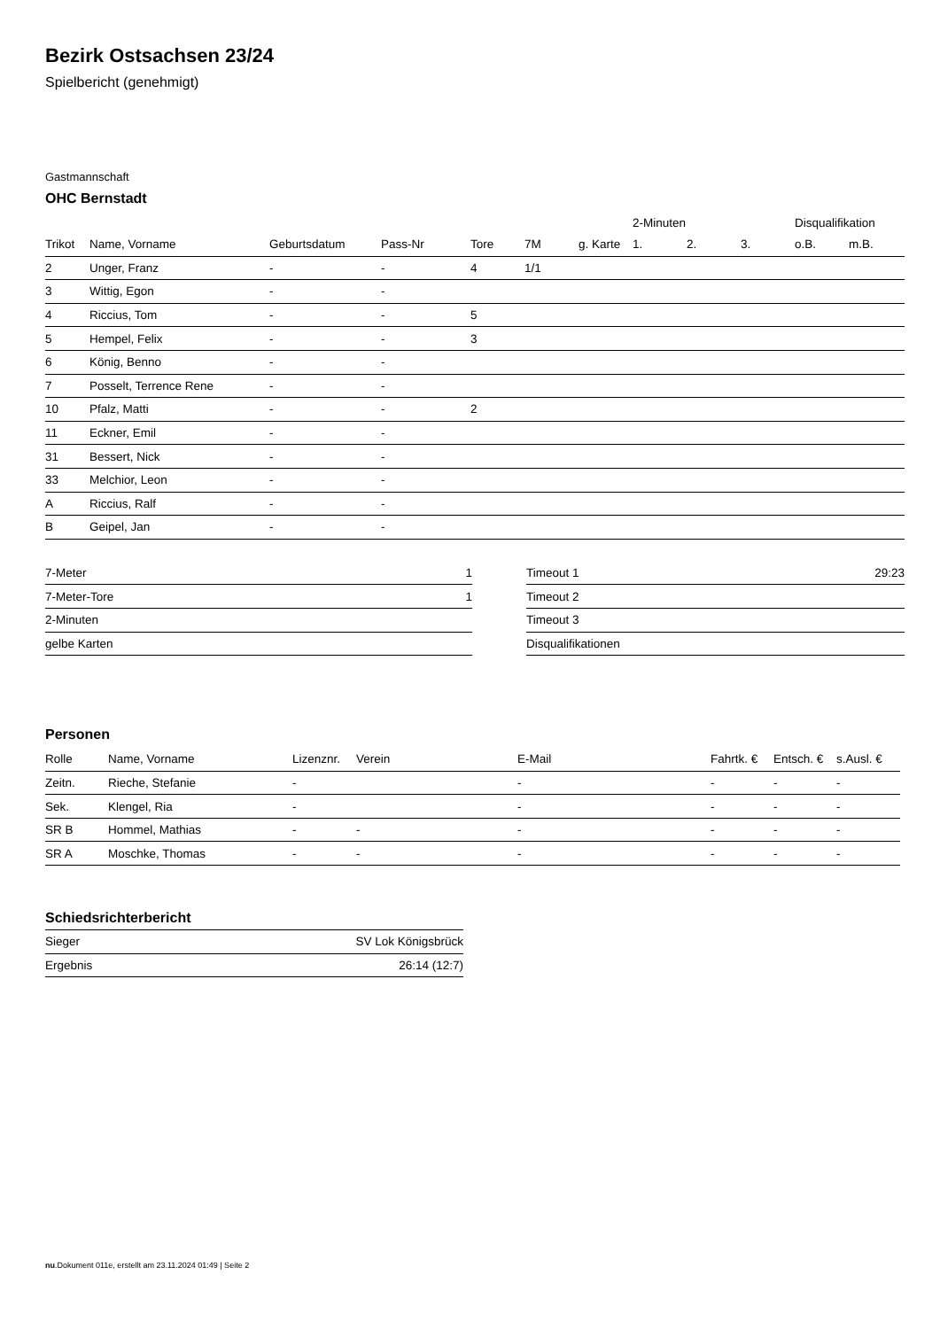Bezirk Ostsachsen 23/24
Spielbericht (genehmigt)
Gastmannschaft
OHC Bernstadt
| | | | | | | | 2-Minuten | | | Disqualifikation | |
| --- | --- | --- | --- | --- | --- | --- | --- | --- | --- | --- | --- |
| Trikot | Name, Vorname | Geburtsdatum | Pass-Nr | Tore | 7M | g. Karte | 1. | 2. | 3. | o.B. | m.B. |
| 2 | Unger, Franz | - | - | 4 | 1/1 | | | | | | |
| 3 | Wittig, Egon | - | - | | | | | | | | |
| 4 | Riccius, Tom | - | - | 5 | | | | | | | |
| 5 | Hempel, Felix | - | - | 3 | | | | | | | |
| 6 | König, Benno | - | - | | | | | | | | |
| 7 | Posselt, Terrence Rene | - | - | | | | | | | | |
| 10 | Pfalz, Matti | - | - | 2 | | | | | | | |
| 11 | Eckner, Emil | - | - | | | | | | | | |
| 31 | Bessert, Nick | - | - | | | | | | | | |
| 33 | Melchior, Leon | - | - | | | | | | | | |
| A | Riccius, Ralf | - | - | | | | | | | | |
| B | Geipel, Jan | - | - | | | | | | | | |
| 7-Meter | 1 |
| 7-Meter-Tore | 1 |
| 2-Minuten | |
| gelbe Karten | |
| Timeout 1 | 29:23 |
| Timeout 2 | |
| Timeout 3 | |
| Disqualifikationen | |
Personen
| Rolle | Name, Vorname | Lizenznr. | Verein | E-Mail | Fahrtk. € | Entsch. € | s.Ausl. € |
| --- | --- | --- | --- | --- | --- | --- | --- |
| Zeitn. | Rieche, Stefanie | - | | - | - | - | - |
| Sek. | Klengel, Ria | - | | - | - | - | - |
| SR B | Hommel, Mathias | - | - | - | - | - | - |
| SR A | Moschke, Thomas | - | - | - | - | - | - |
Schiedsrichterbericht
| Sieger | SV Lok Königsbrück |
| Ergebnis | 26:14 (12:7) |
nu.Dokument 011e, erstellt am 23.11.2024 01:49 | Seite 2